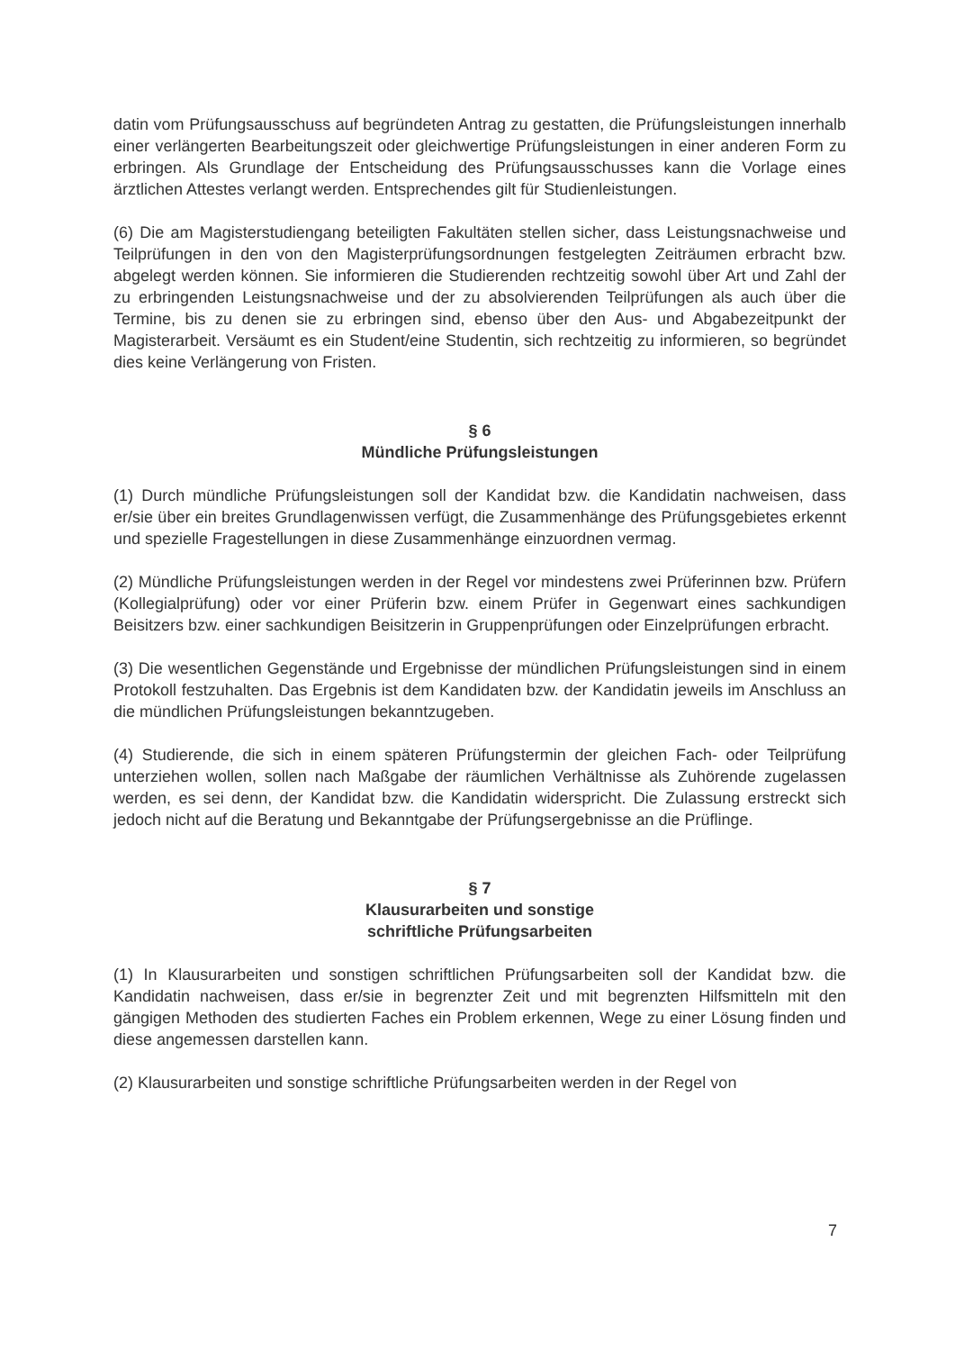datin vom Prüfungsausschuss auf begründeten Antrag zu gestatten, die Prüfungsleistungen innerhalb einer verlängerten Bearbeitungszeit oder gleichwertige Prüfungsleistungen in einer anderen Form zu erbringen. Als Grundlage der Entscheidung des Prüfungsausschusses kann die Vorlage eines ärztlichen Attestes verlangt werden. Entsprechendes gilt für Studienleistungen.
(6) Die am Magisterstudiengang beteiligten Fakultäten stellen sicher, dass Leistungsnachweise und Teilprüfungen in den von den Magisterprüfungsordnungen festgelegten Zeiträumen erbracht bzw. abgelegt werden können. Sie informieren die Studierenden rechtzeitig sowohl über Art und Zahl der zu erbringenden Leistungsnachweise und der zu absolvierenden Teilprüfungen als auch über die Termine, bis zu denen sie zu erbringen sind, ebenso über den Aus- und Abgabezeitpunkt der Magisterarbeit. Versäumt es ein Student/eine Studentin, sich rechtzeitig zu informieren, so begründet dies keine Verlängerung von Fristen.
§ 6
Mündliche Prüfungsleistungen
(1) Durch mündliche Prüfungsleistungen soll der Kandidat bzw. die Kandidatin nachweisen, dass er/sie über ein breites Grundlagenwissen verfügt, die Zusammenhänge des Prüfungsgebietes erkennt und spezielle Fragestellungen in diese Zusammenhänge einzuordnen vermag.
(2) Mündliche Prüfungsleistungen werden in der Regel vor mindestens zwei Prüferinnen bzw. Prüfern (Kollegialprüfung) oder vor einer Prüferin bzw. einem Prüfer in Gegenwart eines sachkundigen Beisitzers bzw. einer sachkundigen Beisitzerin in Gruppenprüfungen oder Einzelprüfungen erbracht.
(3) Die wesentlichen Gegenstände und Ergebnisse der mündlichen Prüfungsleistungen sind in einem Protokoll festzuhalten. Das Ergebnis ist dem Kandidaten bzw. der Kandidatin jeweils im Anschluss an die mündlichen Prüfungsleistungen bekanntzugeben.
(4) Studierende, die sich in einem späteren Prüfungstermin der gleichen Fach- oder Teilprüfung unterziehen wollen, sollen nach Maßgabe der räumlichen Verhältnisse als Zuhörende zugelassen werden, es sei denn, der Kandidat bzw. die Kandidatin widerspricht. Die Zulassung erstreckt sich jedoch nicht auf die Beratung und Bekanntgabe der Prüfungsergebnisse an die Prüflinge.
§ 7
Klausurarbeiten und sonstige
schriftliche Prüfungsarbeiten
(1) In Klausurarbeiten und sonstigen schriftlichen Prüfungsarbeiten soll der Kandidat bzw. die Kandidatin nachweisen, dass er/sie in begrenzter Zeit und mit begrenzten Hilfsmitteln mit den gängigen Methoden des studierten Faches ein Problem erkennen, Wege zu einer Lösung finden und diese angemessen darstellen kann.
(2) Klausurarbeiten und sonstige schriftliche Prüfungsarbeiten werden in der Regel von
7